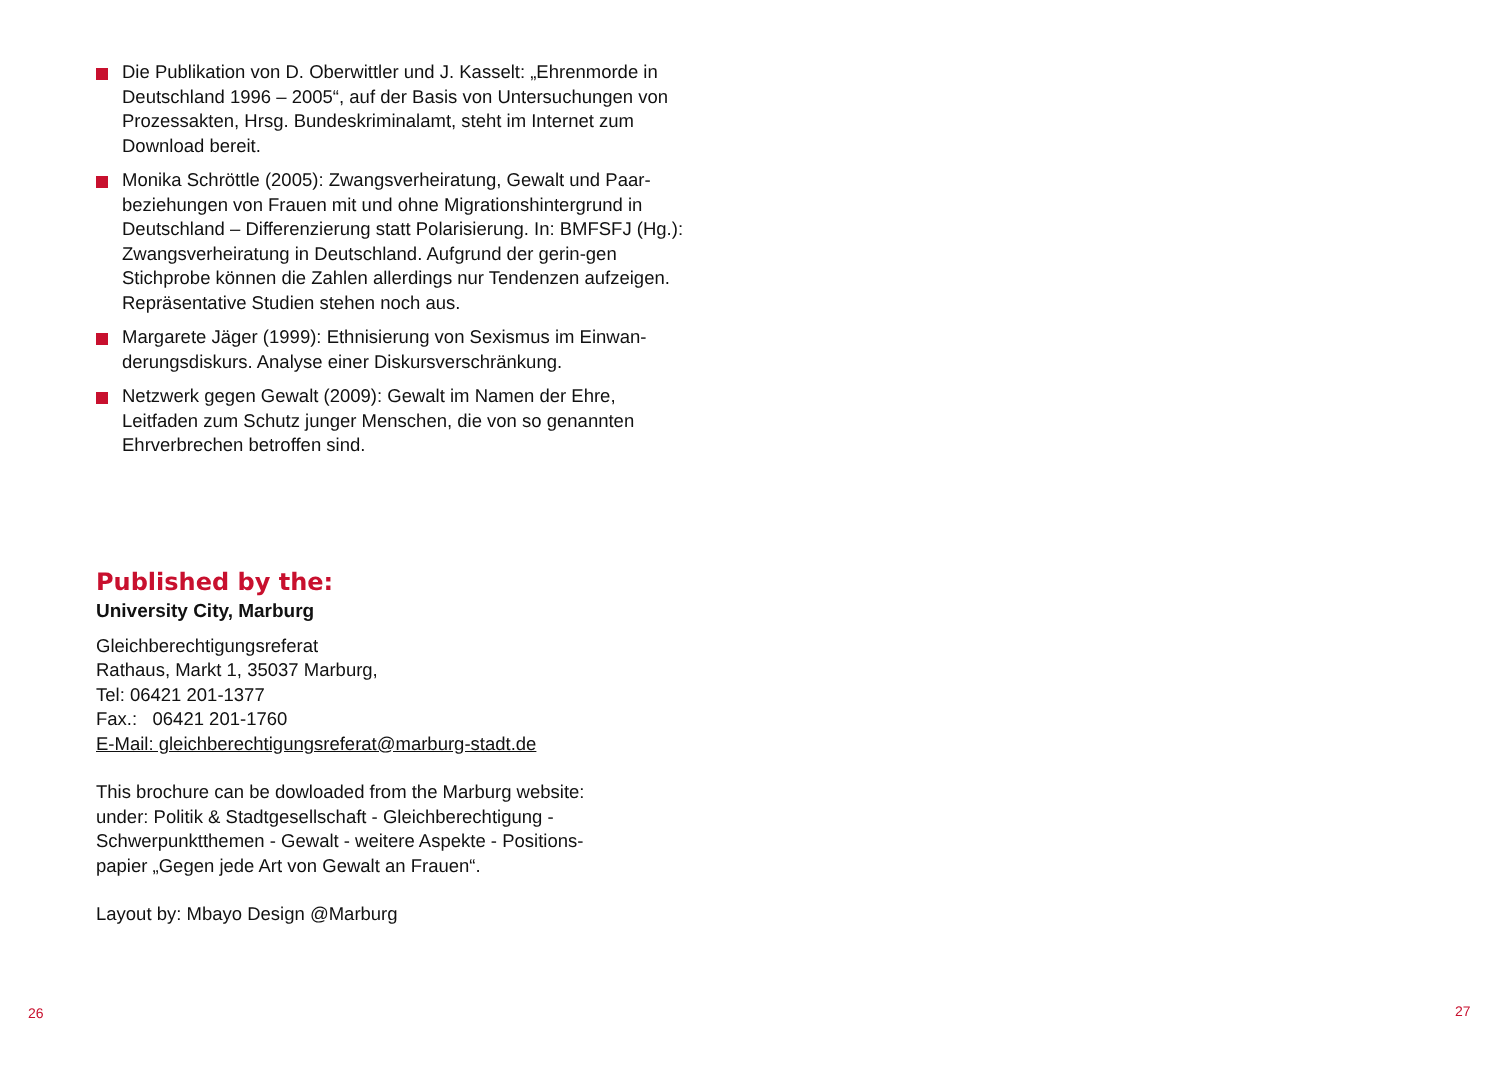Die Publikation von D. Oberwittler und J. Kasselt: „Ehrenmorde in Deutschland 1996 – 2005“, auf der Basis von Untersuchungen von Prozessakten, Hrsg. Bundeskriminalamt, steht im Internet zum Download bereit.
Monika Schröttle (2005): Zwangsverheiratung, Gewalt und Paar-beziehungen von Frauen mit und ohne Migrationshintergrund in Deutschland – Differenzierung statt Polarisierung. In: BMFSFJ (Hg.): Zwangsverheiratung in Deutschland. Aufgrund der gerin-gen Stichprobe können die Zahlen allerdings nur Tendenzen aufzeigen. Repräsentative Studien stehen noch aus.
Margarete Jäger (1999): Ethnisierung von Sexismus im Einwan-derungsdiskurs. Analyse einer Diskursverschränkung.
Netzwerk gegen Gewalt (2009): Gewalt im Namen der Ehre, Leitfaden zum Schutz junger Menschen, die von so genannten Ehrverbrechen betroffen sind.
Published by the:
University City, Marburg
Gleichberechtigungsreferat
Rathaus, Markt 1, 35037 Marburg,
Tel: 06421 201-1377
Fax.: 06421 201-1760
E-Mail: gleichberechtigungsreferat@marburg-stadt.de
This brochure can be dowloaded from the Marburg website:
under: Politik & Stadtgesellschaft - Gleichberechtigung -
Schwerpunktthemen - Gewalt - weitere Aspekte - Positions-
papier „Gegen jede Art von Gewalt an Frauen“.
Layout by: Mbayo Design @Marburg
26 27